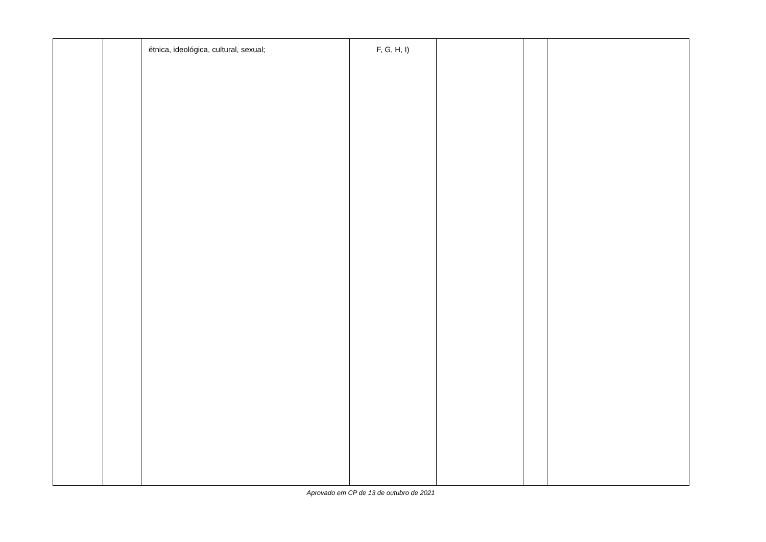| | | étnica, ideológica, cultural, sexual; | F, G, H, I) | | | |
Aprovado em CP de 13 de outubro de 2021